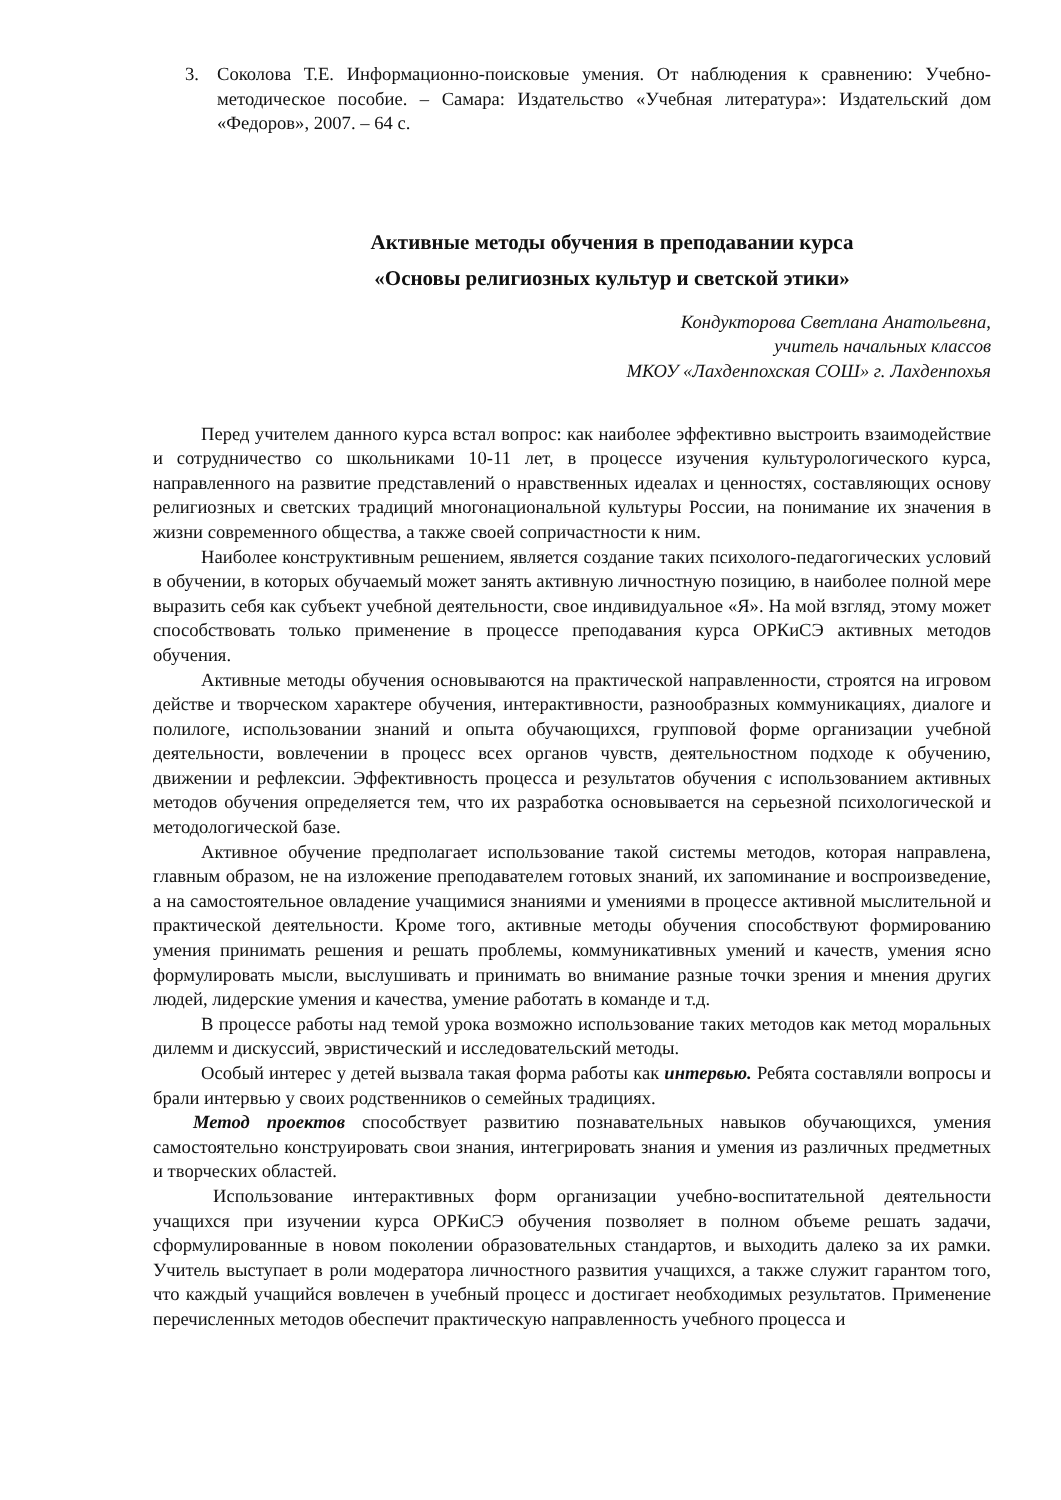3. Соколова Т.Е. Информационно-поисковые умения. От наблюдения к сравнению: Учебно-методическое пособие. – Самара: Издательство «Учебная литература»: Издательский дом «Федоров», 2007. – 64 с.
Активные методы обучения в преподавании курса
«Основы религиозных культур и светской этики»
Кондукторова Светлана Анатольевна,
учитель начальных классов
МКОУ «Лахденпохская СОШ» г. Лахденпохья
Перед учителем данного курса встал вопрос: как наиболее эффективно выстроить взаимодействие и сотрудничество со школьниками 10-11 лет, в процессе изучения культурологического курса, направленного на развитие представлений о нравственных идеалах и ценностях, составляющих основу религиозных и светских традиций многонациональной культуры России, на понимание их значения в жизни современного общества, а также своей сопричастности к ним.
Наиболее конструктивным решением, является создание таких психолого-педагогических условий в обучении, в которых обучаемый может занять активную личностную позицию, в наиболее полной мере выразить себя как субъект учебной деятельности, свое индивидуальное «Я». На мой взгляд, этому может способствовать только применение в процессе преподавания курса ОРКиСЭ активных методов обучения.
Активные методы обучения основываются на практической направленности, строятся на игровом действе и творческом характере обучения, интерактивности, разнообразных коммуникациях, диалоге и полилоге, использовании знаний и опыта обучающихся, групповой форме организации учебной деятельности, вовлечении в процесс всех органов чувств, деятельностном подходе к обучению, движении и рефлексии. Эффективность процесса и результатов обучения с использованием активных методов обучения определяется тем, что их разработка основывается на серьезной психологической и методологической базе.
Активное обучение предполагает использование такой системы методов, которая направлена, главным образом, не на изложение преподавателем готовых знаний, их запоминание и воспроизведение, а на самостоятельное овладение учащимися знаниями и умениями в процессе активной мыслительной и практической деятельности. Кроме того, активные методы обучения способствуют формированию умения принимать решения и решать проблемы, коммуникативных умений и качеств, умения ясно формулировать мысли, выслушивать и принимать во внимание разные точки зрения и мнения других людей, лидерские умения и качества, умение работать в команде и т.д.
В процессе работы над темой урока возможно использование таких методов как метод моральных дилемм и дискуссий, эвристический и исследовательский методы.
Особый интерес у детей вызвала такая форма работы как интервью. Ребята составляли вопросы и брали интервью у своих родственников о семейных традициях.
Метод проектов способствует развитию познавательных навыков обучающихся, умения самостоятельно конструировать свои знания, интегрировать знания и умения из различных предметных и творческих областей.
Использование интерактивных форм организации учебно-воспитательной деятельности учащихся при изучении курса ОРКиСЭ обучения позволяет в полном объеме решать задачи, сформулированные в новом поколении образовательных стандартов, и выходить далеко за их рамки. Учитель выступает в роли модератора личностного развития учащихся, а также служит гарантом того, что каждый учащийся вовлечен в учебный процесс и достигает необходимых результатов. Применение перечисленных методов обеспечит практическую направленность учебного процесса и